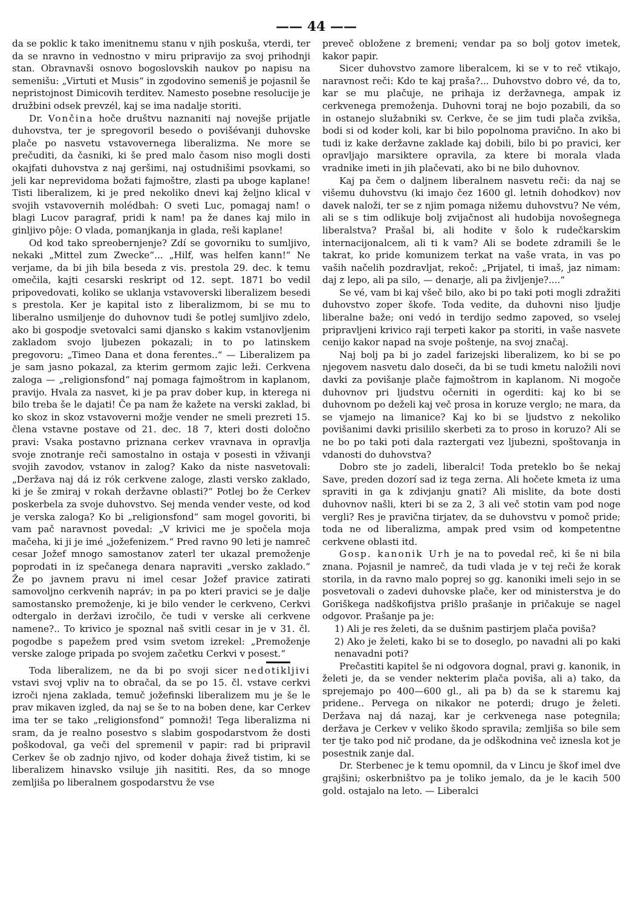—— 44 ——
da se poklic k tako imenitnemu stanu v njih poskuša, vterdi, ter da se nravno in vednostno v miru pripravijo za svoj prihodnji stan. Obravnavši osnovo bogoslovskih naukov po napisu na semenišu: „Virtuti et Musis“ in zgodovino semeniš je pojasnil še nepristojnost Dimicovih terditev. Namesto posebne resolucije je družbini odsek prevzél, kaj se ima nadalje storiti.
Dr. Vončina hoče društvu naznaniti naj novejše prijatle duhovstva, ter je spregovoril besedo o povišévanji duhovske plače po nasvetu vstavovernega liberalizma. Ne more se prečuditi, da časniki, ki še pred malo časom niso mogli dosti okajfati duhovstva z naj geršimi, naj ostudnišimi psovkami, so jeli kar neprevidoma božati fajmoštre, zlasti pa uboge kaplane! Tisti liberalizem, ki je pred nekoliko dnevi kaj željno klical v svojih vstavovernih molédbah: O sveti Luc, pomagaj nam! o blagi Lucov paragraf, pridi k nam! pa že danes kaj milo in ginljivo pôje: O vlada, pomanjkanja in glada, reši kaplane!
Od kod tako spreobernjenje? Zdí se govorniku to sumljivo, nekaki „Mittel zum Zwecke“... „Hilf, was helfen kann!“ Ne verjame, da bi jih bila beseda z vis. prestola 29. dec. k temu omečila, kajti cesarski reskript od 12. sept. 1871 bo vedil pripovedovati, koliko se uklanja vstavoverski liberalizem besedi s prestola. Ker je kapital isto z liberalizmom, bi se mu to liberalno usmiljenje do duhovnov tudi še potlej sumljivo zdelo, ako bi gospodje svetovalci sami djansko s kakim vstanovljenim zakladom svojo ljubezen pokazali; in to po latinskem pregovoru: „Timeo Dana et dona ferentes..“ — Liberalizem pa je sam jasno pokazal, za kterim germom zajic leži. Cerkvena zaloga — „religionsfond“ naj pomaga fajmoštrom in kaplanom, pravijo. Hvala za nasvet, ki je pa prav dober kup, in kterega ni bilo treba še le dajati! Če pa nam že kažete na verski zaklad, bi ko skoz in skoz vstavoverni možje vender ne smeli prezreti 15. člena vstavne postave od 21. dec. 18 7, kteri dosti določno pravi: Vsaka postavno priznana cerkev vravnava in opravlja svoje znotranje reči samostalno in ostaja v posesti in vživanji svojih zavodov, vstanov in zalog? Kako da niste nasvetovali: „Deržava naj dá iz rók cerkvene zaloge, zlasti versko zaklado, ki je še zmiraj v rokah deržavne oblasti?“ Potlej bo že Cerkev poskerbela za svoje duhovstvo. Sej menda vender veste, od kod je verska zaloga? Ko bi „religionsfond“ sam mogel govoriti, bi vam pač naravnost povedal: „V krivici me je spočela moja mačeha, ki ji je imé „jožefenizem.“ Pred ravno 90 leti je namreč cesar Jožef mnogo samostanov zaterl ter ukazal premoženje poprodati in iz spečanega denara napraviti „versko zaklado.“ Že po javnem pravu ni imel cesar Jožef pravice zatirati samovoljno cerkvenih napráv; in pa po kteri pravici se je dalje samostansko premoženje, ki je bilo vender le cerkveno, Cerkvi odtergalo in deržavi izročilo, če tudi v verske ali cerkvene namene?.. To krivico je spoznal naš svitli cesar in je v 31. čl. pogodbe s papežem pred vsim svetom izrekel: „Premoženje verske zaloge pripada po svojem začetku Cerkvi v posest.“
Toda liberalizem, ne da bi po svoji sicer nedotikljivi vstavi svoj vpliv na to obračal, da se po 15. čl. vstave cerkvi izroči njena zaklada, temuč jožefinski liberalizem mu je še le prav mikaven izgled, da naj se še to na boben dene, kar Cerkev ima ter se tako „religionsfond“ pomnoži! Tega liberalizma ni sram, da je realno posestvo s slabim gospodarstvom že dosti poškodoval, ga veči del spremenil v papir: rad bi pripravil Cerkev še ob zadnjo njivo, od koder dohaja živež tistim, ki se liberalizem hinavsko vsiluje jih nasititi. Res, da so mnoge zemljiša po liberalnem gospodarstvu že vse
preveč obložene z bremeni; vendar pa so bolj gotov imetek, kakor papir.
Sicer duhovstvo zamore liberalcem, ki se v to reč vtikajo, naravnost reči: Kdo te kaj praša?... Duhovstvo dobro vé, da to, kar se mu plačuje, ne prihaja iz deržavnega, ampak iz cerkvenega premoženja. Duhovni toraj ne bojo pozabili, da so in ostanejo služabniki sv. Cerkve, če se jim tudi plača zvikša, bodi si od koder koli, kar bi bilo popolnoma pravično. In ako bi tudi iz kake deržavne zaklade kaj dobili, bilo bi po pravici, ker opravljajo marsiktere opravila, za ktere bi morala vlada vradnike imeti in jih plačevati, ako bi ne bilo duhovnov.
Kaj pa čem o daljnem liberalnem nasvetu reči: da naj se višemu duhovstvu (ki imajo čez 1600 gl. letnih dohodkov) nov davek naloži, ter se z njim pomaga nižemu duhovstvu? Ne vém, ali se s tim odlikuje bolj zvijačnost ali hudobija novošegnega liberalstva? Prašal bi, ali hodite v šolo k rudečkarskim internacijonalcem, ali ti k vam? Ali se bodete zdramili še le takrat, ko pride komunizem terkat na vaše vrata, in vas po vaših načelih pozdravljat, rekoč: „Prijatel, ti imaš, jaz nimam: daj z lepo, ali pa silo, — denarje, ali pa življenje?....“
Se vé, vam bi kaj všeč bilo, ako bi po taki poti mogli zdražiti duhovstvo zoper škofe. Toda vedite, da duhovni niso ljudje liberalne baže; oni vedó in terdijo sedmo zapoved, so vselej pripravljeni krivico raji terpeti kakor pa storiti, in vaše nasvete cenijo kakor napad na svoje poštenje, na svoj značaj.
Naj bolj pa bi jo zadel farizejski liberalizem, ko bi se po njegovem nasvetu dalo doseči, da bi se tudi kmetu naložili novi davki za povišanje plače fajmoštrom in kaplanom. Ni mogoče duhovnov pri ljudstvu očerniti in ogerditi: kaj ko bi se duhovnom po deželi kaj več prosa in koruze verglo; ne mara, da se vjamejo na limanice? Kaj ko bi se ljudstvo z nekoliko povišanimi davki prisililo skerbeti za to proso in koruzo? Ali se ne bo po taki poti dala raztergati vez ljubezni, spoštovanja in vdanosti do duhovstva?
Dobro ste jo zadeli, liberalci! Toda preteklo bo še nekaj Save, preden dozorí sad iz tega zerna. Ali hočete kmeta iz uma spraviti in ga k zdivjanju gnati? Ali mislite, da bote dosti duhovnov našli, kteri bi se za 2, 3 ali več stotin vam pod noge vergli? Res je pravična tirjatev, da se duhovstvu v pomoč pride; toda ne od liberalizma, ampak pred vsim od kompetentne cerkvene oblasti itd.
Gosp. kanonik Urh je na to povedal reč, ki še ni bila znana. Pojasnil je namreč, da tudi vlada je v tej reči že korak storila, in da ravno malo poprej so gg. kanoniki imeli sejo in se posvetovali o zadevi duhovske plače, ker od ministerstva je do Goriškega nadškofijstva prišlo prašanje in pričakuje se nagel odgovor. Prašanje pa je:
1) Ali je res želeti, da se dušnim pastirjem plača poviša?
2) Ako je želeti, kako bi se to doseglo, po navadni ali po kaki nenavadni poti?
Prečastiti kapitel še ni odgovora dognal, pravi g. kanonik, in želeti je, da se vender nekterim plača poviša, ali a) tako, da sprejemajo po 400—600 gl., ali pa b) da se k staremu kaj pridene.. Pervega on nikakor ne poterdi; drugo je želeti. Deržava naj dá nazaj, kar je cerkvenega nase potegnila; deržava je Cerkev v veliko škodo spravila; zemljiša so bile sem ter tje tako pod nič prodane, da je odškodnina več iznesla kot je posestnik zanje dal.
Dr. Sterbenec je k temu opomnil, da v Lincu je škof imel dve grajšini; oskerbništvo pa je toliko jemalo, da je le kacih 500 gold. ostajalo na leto. — Liberalci